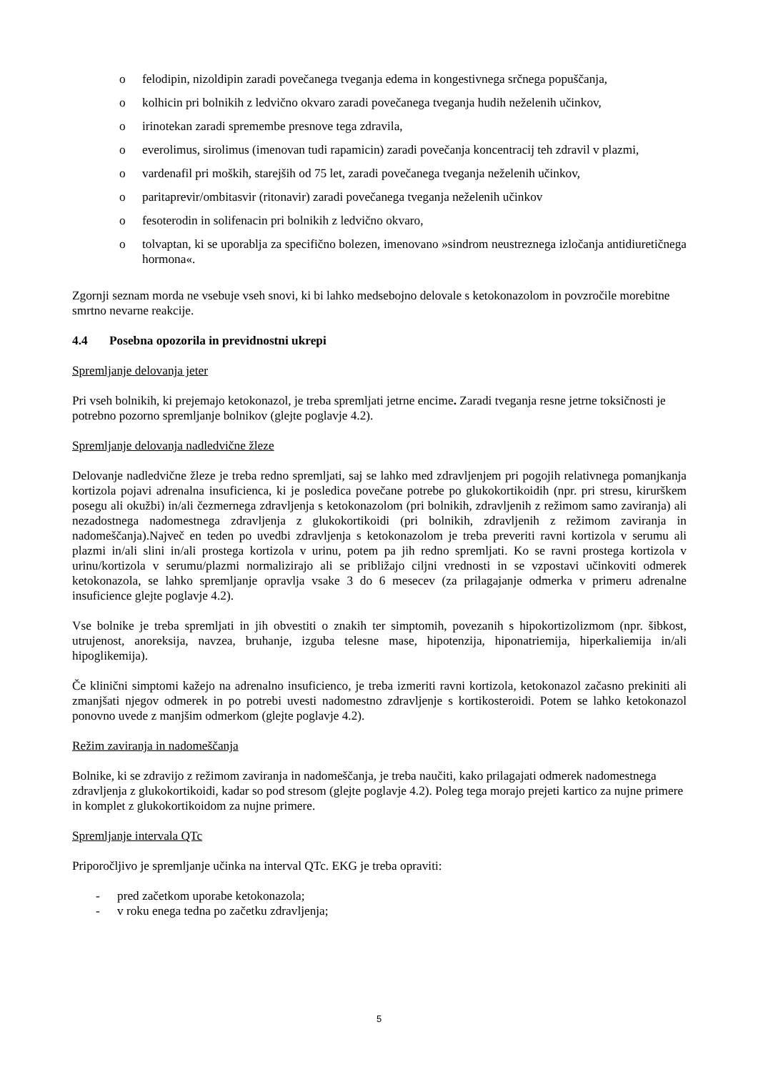o felodipin, nizoldipin zaradi povečanega tveganja edema in kongestivnega srčnega popuščanja,
o kolhicin pri bolnikih z ledvično okvaro zaradi povečanega tveganja hudih neželenih učinkov,
o irinotekan zaradi spremembe presnove tega zdravila,
o everolimus, sirolimus (imenovan tudi rapamicin) zaradi povečanja koncentracij teh zdravil v plazmi,
o vardenafil pri moških, starejših od 75 let, zaradi povečanega tveganja neželenih učinkov,
o paritaprevir/ombitasvir (ritonavir) zaradi povečanega tveganja neželenih učinkov
o fesoterodin in solifenacin pri bolnikih z ledvično okvaro,
o tolvaptan, ki se uporablja za specifično bolezen, imenovano »sindrom neustreznega izločanja antidiuretičnega hormona«.
Zgornji seznam morda ne vsebuje vseh snovi, ki bi lahko medsebojno delovale s ketokonazolom in povzročile morebitne smrtno nevarne reakcije.
4.4 Posebna opozorila in previdnostni ukrepi
Spremljanje delovanja jeter
Pri vseh bolnikih, ki prejemajo ketokonazol, je treba spremljati jetrne encime. Zaradi tveganja resne jetrne toksičnosti je potrebno pozorno spremljanje bolnikov (glejte poglavje 4.2).
Spremljanje delovanja nadledvične žleze
Delovanje nadledvične žleze je treba redno spremljati, saj se lahko med zdravljenjem pri pogojih relativnega pomanjkanja kortizola pojavi adrenalna insuficienca, ki je posledica povečane potrebe po glukokortikoidih (npr. pri stresu, kirurškem posegu ali okužbi) in/ali čezmernega zdravljenja s ketokonazolom (pri bolnikih, zdravljenih z režimom samo zaviranja) ali nezadostnega nadomestnega zdravljenja z glukokortikoidi (pri bolnikih, zdravljenih z režimom zaviranja in nadomeščanja).Največ en teden po uvedbi zdravljenja s ketokonazolom je treba preveriti ravni kortizola v serumu ali plazmi in/ali slini in/ali prostega kortizola v urinu, potem pa jih redno spremljati. Ko se ravni prostega kortizola v urinu/kortizola v serumu/plazmi normalizirajo ali se približajo ciljni vrednosti in se vzpostavi učinkoviti odmerek ketokonazola, se lahko spremljanje opravlja vsake 3 do 6 mesecev (za prilagajanje odmerka v primeru adrenalne insuficience glejte poglavje 4.2).
Vse bolnike je treba spremljati in jih obvestiti o znakih ter simptomih, povezanih s hipokortizolizmom (npr. šibkost, utrujenost, anoreksija, navzea, bruhanje, izguba telesne mase, hipotenzija, hiponatriemija, hiperkaliemija in/ali hipoglikemija).
Če klinični simptomi kažejo na adrenalno insuficienco, je treba izmeriti ravni kortizola, ketokonazol začasno prekiniti ali zmanjšati njegov odmerek in po potrebi uvesti nadomestno zdravljenje s kortikosteroidi. Potem se lahko ketokonazol ponovno uvede z manjšim odmerkom (glejte poglavje 4.2).
Režim zaviranja in nadomeščanja
Bolnike, ki se zdravijo z režimom zaviranja in nadomeščanja, je treba naučiti, kako prilagajati odmerek nadomestnega zdravljenja z glukokortikoidi, kadar so pod stresom (glejte poglavje 4.2). Poleg tega morajo prejeti kartico za nujne primere in komplet z glukokortikoidom za nujne primere.
Spremljanje intervala QTc
Priporočljivo je spremljanje učinka na interval QTc. EKG je treba opraviti:
- pred začetkom uporabe ketokonazola;
- v roku enega tedna po začetku zdravljenja;
5